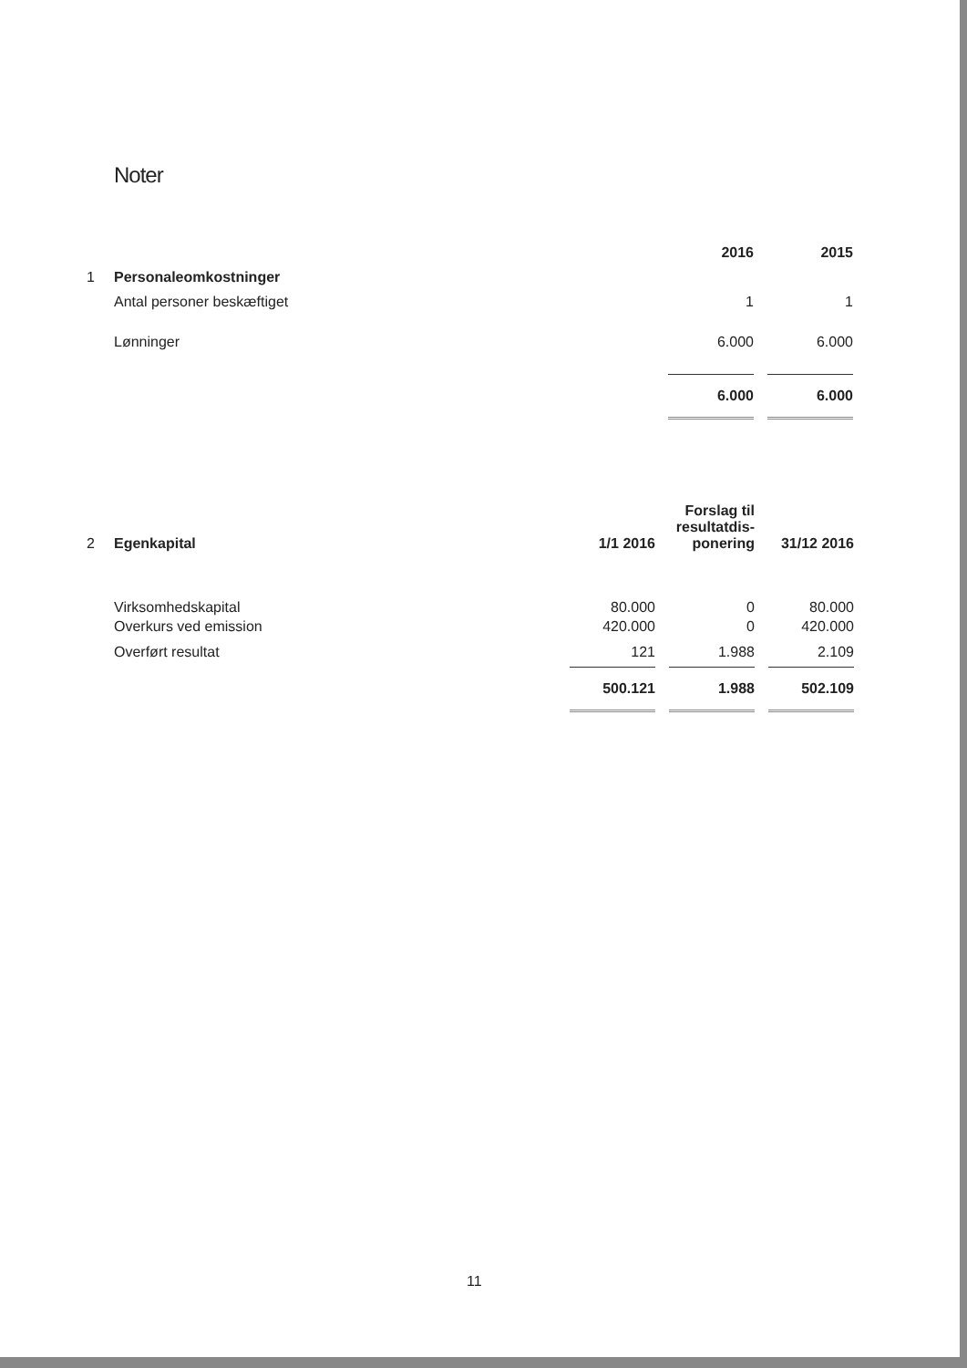Noter
| | | 2016 | | 2015 |
| 1 | Personaleomkostninger | | | |
| | Antal personer beskæftiget | 1 | | 1 |
| | Lønninger | 6.000 | | 6.000 |
| | | 6.000 | | 6.000 |
| 2 | Egenkapital | 1/1 2016 | | Forslag til resultatdis-ponering | | 31/12 2016 |
| | Virksomhedskapital | 80.000 | | 0 | | 80.000 |
| | Overkurs ved emission | 420.000 | | 0 | | 420.000 |
| | Overført resultat | 121 | | 1.988 | | 2.109 |
| | | 500.121 | | 1.988 | | 502.109 |
11